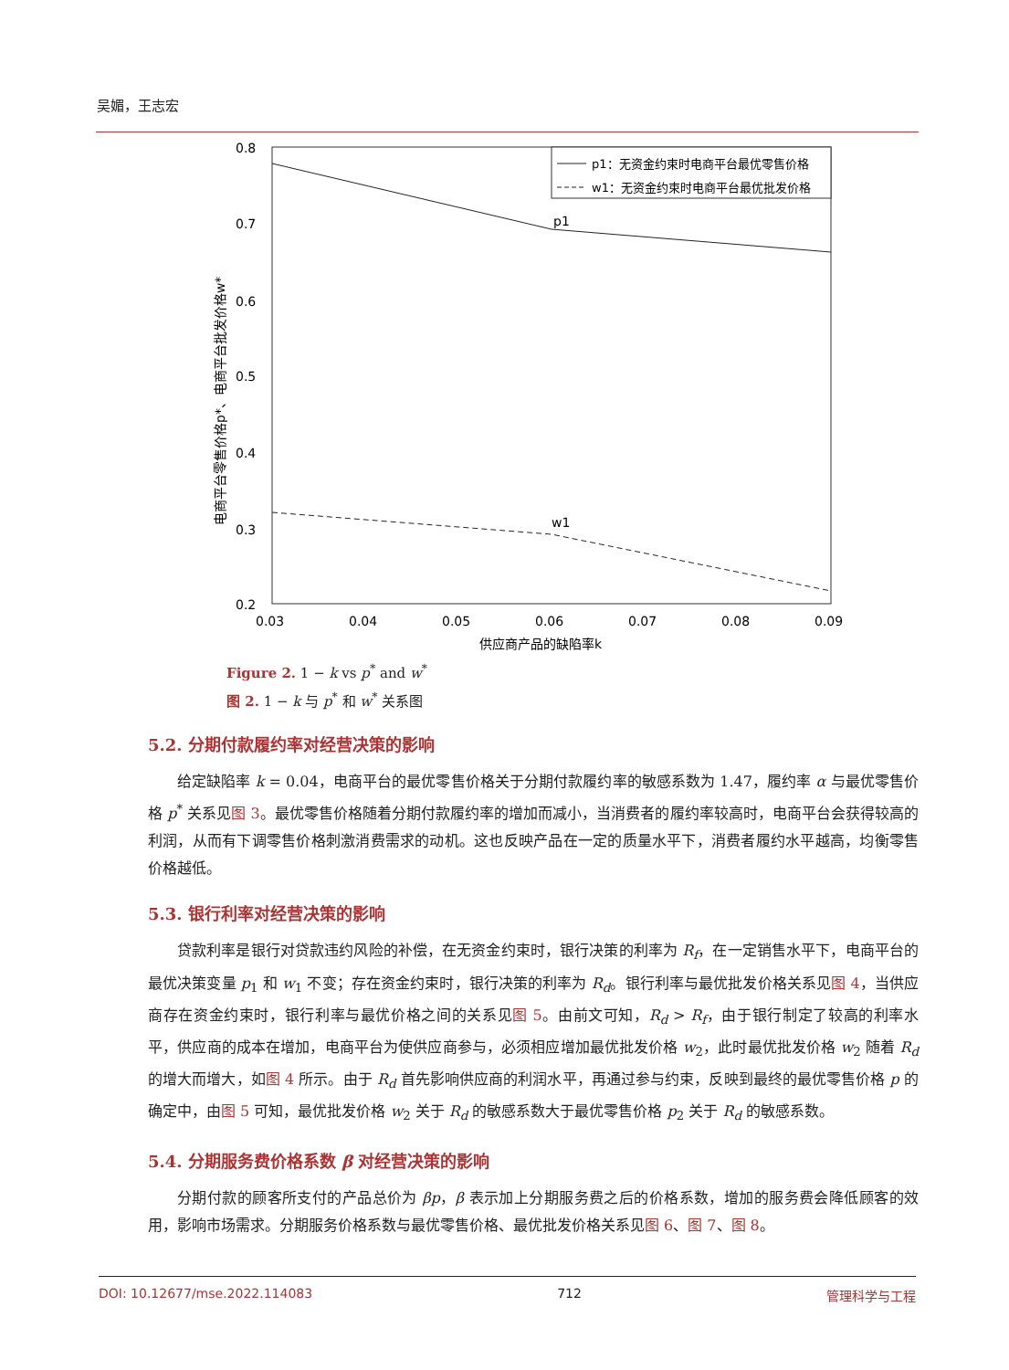吴媚，王志宏
0.8
0.7
0.6
0.5
0.4
0.3
0.2
0.03
0.04
0.05
0.06
0.07
0.08
0.09
供应商产品的缺陷率k
电商平台零售价格p*、电商平台批发价格w*
p1
w1
p1：无资金约束时电商平台最优零售价格
w1：无资金约束时电商平台最优批发价格
Figure 2. 1 − k vs p<sup>*</sup> and w<sup>*</sup>
图 2. 1 − k 与 p<sup>*</sup> 和 w<sup>*</sup> 关系图
5.2. 分期付款履约率对经营决策的影响
给定缺陷率 k = 0.04，电商平台的最优零售价格关于分期付款履约率的敏感系数为 1.47，履约率 α 与最优零售价格 p<sup>*</sup> 关系见图 3。最优零售价格随着分期付款履约率的增加而减小，当消费者的履约率较高时，电商平台会获得较高的利润，从而有下调零售价格刺激消费需求的动机。这也反映产品在一定的质量水平下，消费者履约水平越高，均衡零售价格越低。
5.3. 银行利率对经营决策的影响
贷款利率是银行对贷款违约风险的补偿，在无资金约束时，银行决策的利率为 R<sub>f</sub>，在一定销售水平下，电商平台的最优决策变量 p<sub>1</sub> 和 w<sub>1</sub> 不变；存在资金约束时，银行决策的利率为 R<sub>d</sub>。银行利率与最优批发价格关系见图 4，当供应商存在资金约束时，银行利率与最优价格之间的关系见图 5。由前文可知，R<sub>d</sub> > R<sub>f</sub>，由于银行制定了较高的利率水平，供应商的成本在增加，电商平台为使供应商参与，必须相应增加最优批发价格 w<sub>2</sub>，此时最优批发价格 w<sub>2</sub> 随着 R<sub>d</sub> 的增大而增大，如图 4 所示。由于 R<sub>d</sub> 首先影响供应商的利润水平，再通过参与约束，反映到最终的最优零售价格 p 的确定中，由图 5 可知，最优批发价格 w<sub>2</sub> 关于 R<sub>d</sub> 的敏感系数大于最优零售价格 p<sub>2</sub> 关于 R<sub>d</sub> 的敏感系数。
5.4. 分期服务费价格系数 β 对经营决策的影响
分期付款的顾客所支付的产品总价为 βp，β 表示加上分期服务费之后的价格系数，增加的服务费会降低顾客的效用，影响市场需求。分期服务价格系数与最优零售价格、最优批发价格关系见图 6、图 7、图 8。
DOI: 10.12677/mse.2022.114083 712 管理科学与工程